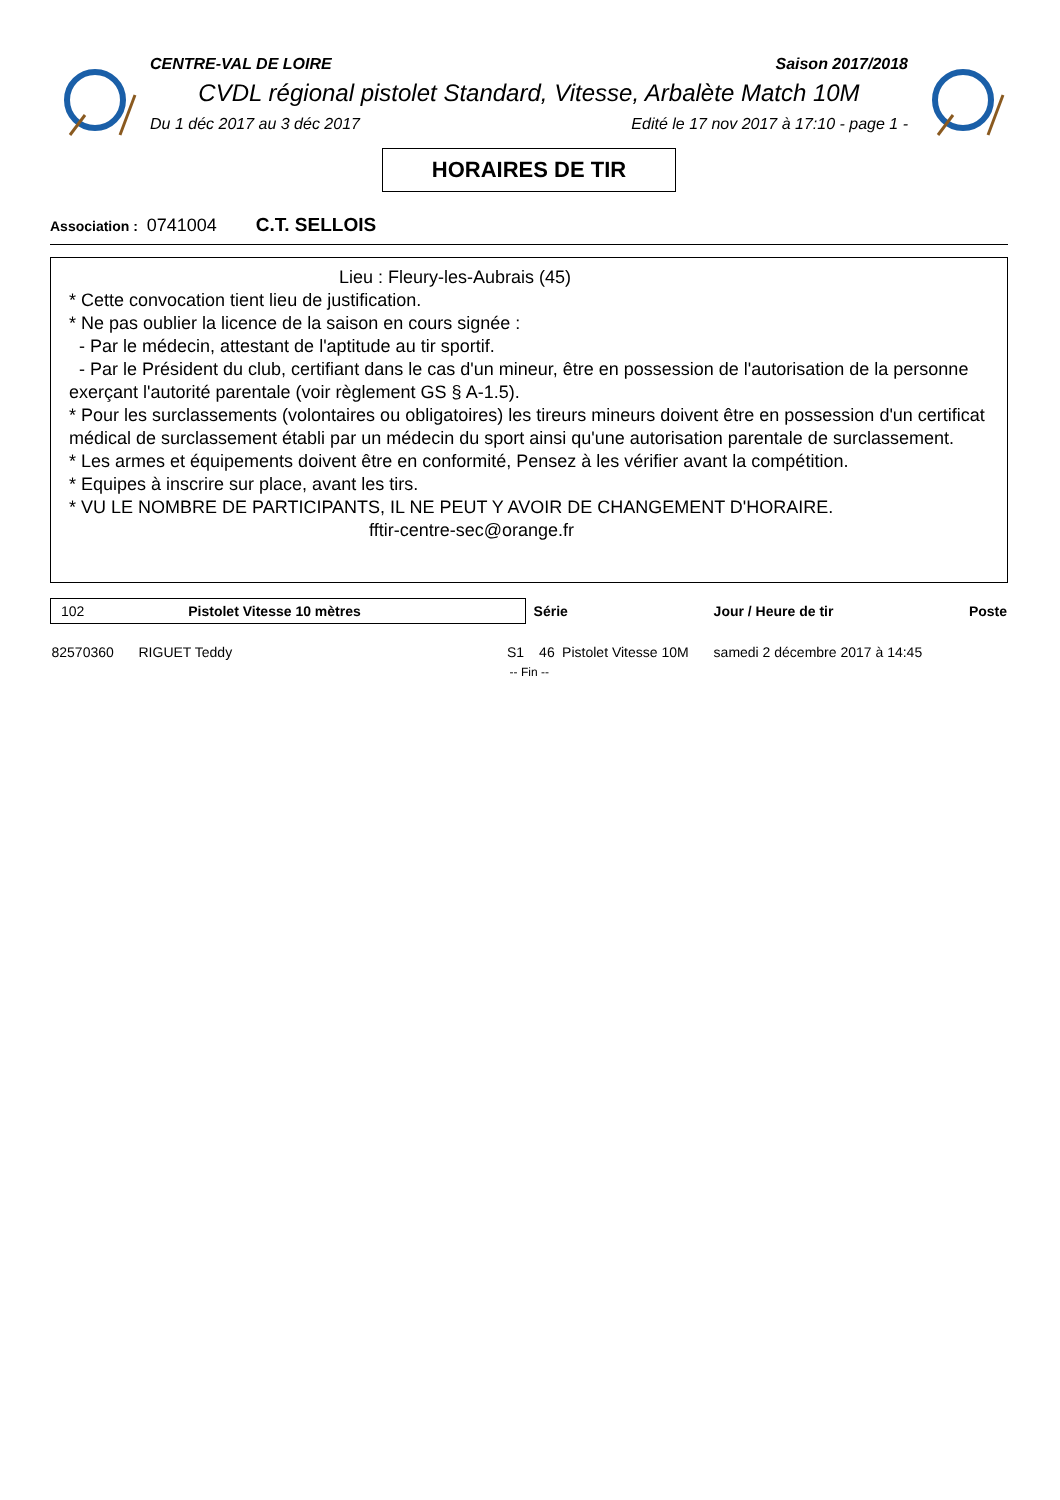CENTRE-VAL DE LOIRE Saison 2017/2018
CVDL régional pistolet Standard, Vitesse, Arbalète Match 10M
Du 1 déc 2017 au 3 déc 2017 Edité le 17 nov 2017 à 17:10 - page 1 -
HORAIRES DE TIR
Association : 0741004 C.T. SELLOIS
Lieu : Fleury-les-Aubrais (45)
* Cette convocation tient lieu de justification.
* Ne pas oublier la licence de la saison en cours signée :
- Par le médecin, attestant de l'aptitude au tir sportif.
- Par le Président du club, certifiant dans le cas d'un mineur, être en possession de l'autorisation de la personne exerçant l'autorité parentale (voir règlement GS § A-1.5).
* Pour les surclassements (volontaires ou obligatoires) les tireurs mineurs doivent être en possession d'un certificat médical de surclassement établi par un médecin du sport ainsi qu'une autorisation parentale de surclassement.
* Les armes et équipements doivent être en conformité, Pensez à les vérifier avant la compétition.
* Equipes à inscrire sur place, avant les tirs.
* VU LE NOMBRE DE PARTICIPANTS, IL NE PEUT Y AVOIR DE CHANGEMENT D'HORAIRE.
fftir-centre-sec@orange.fr
| 102 Pistolet Vitesse 10 mètres | | | Série | | Jour / Heure de tir | Poste |
| --- | --- | --- | --- | --- | --- | --- |
| 82570360 | RIGUET Teddy | S1 | 46 | Pistolet Vitesse 10M | samedi 2 décembre 2017 à 14:45 | |
| -- Fin -- | | | | | | |